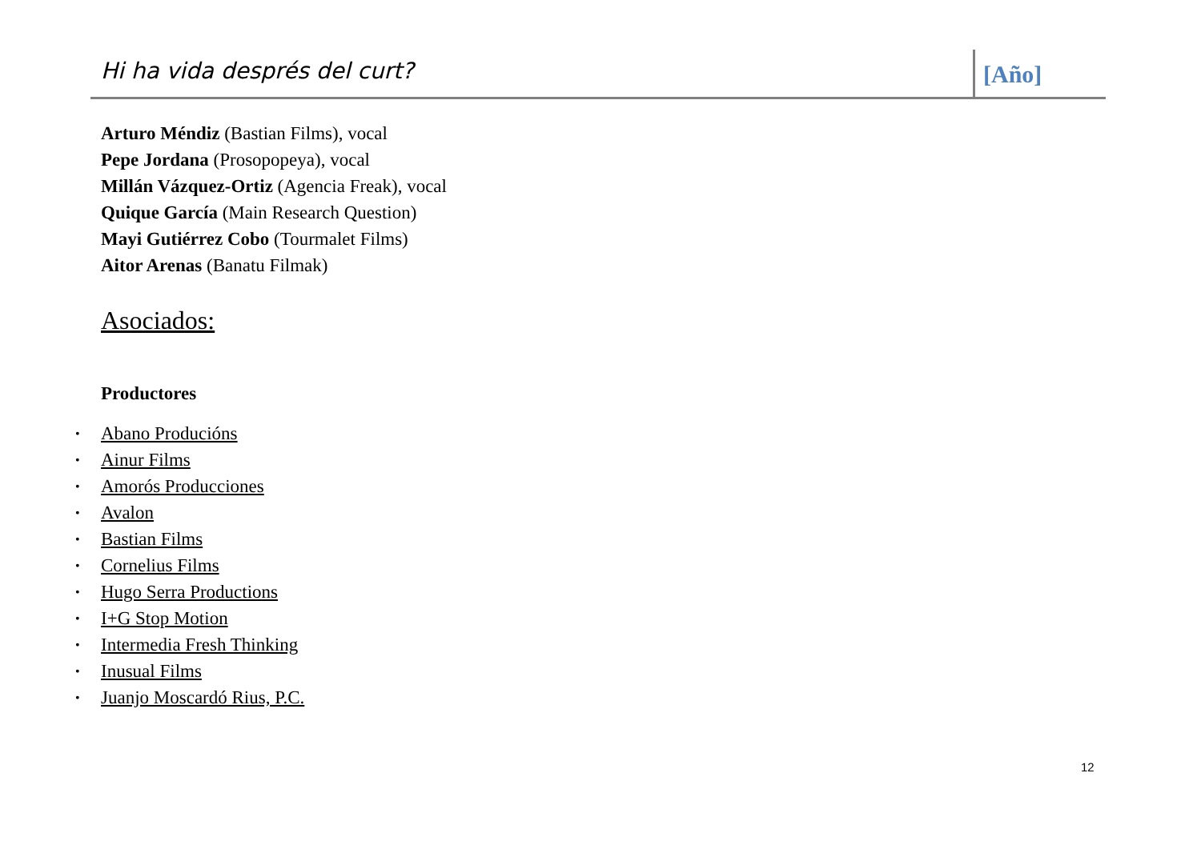Hi ha vida després del curt? [Año]
Arturo Méndiz (Bastian Films), vocal
Pepe Jordana (Prosopopeya), vocal
Millán Vázquez-Ortiz (Agencia Freak), vocal
Quique García (Main Research Question)
Mayi Gutiérrez Cobo (Tourmalet Films)
Aitor Arenas (Banatu Filmak)
Asociados:
Productores
• Abano Producións
• Ainur Films
• Amorós Producciones
• Avalon
• Bastian Films
• Cornelius Films
• Hugo Serra Productions
• I+G Stop Motion
• Intermedia Fresh Thinking
• Inusual Films
• Juanjo Moscardó Rius, P.C.
12